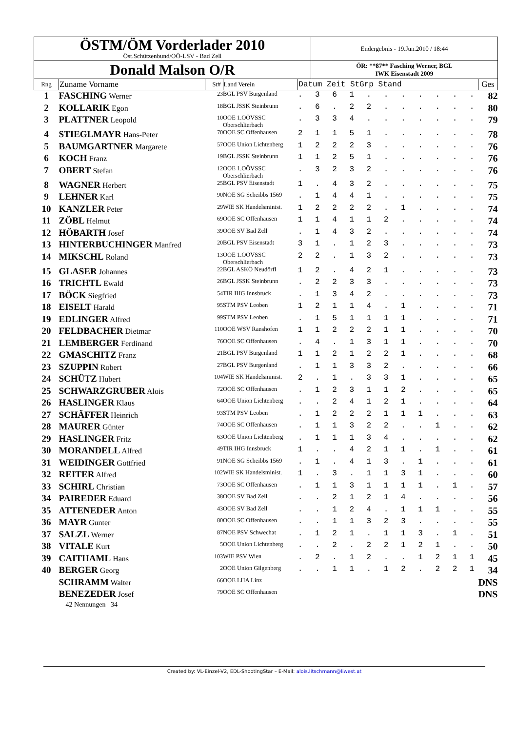| ÖSTM/ÖM Vorderlader 2010 Öst.Schützenbund/OÖ-LSV - Bad Zell | Endergebnis - 19.Jun.2010 / 18:44 |
| Donald Malson O/R | ÖR: **87** Fasching Werner, BGL IWK Eisenstadt 2009 |
| Rng | Zuname Vorname | St# | Land Verein | Datum Zeit StGrp Stand | Ges |
| --- | --- | --- | --- | --- | --- |
| 1 | FASCHING Werner | 23 | BGL PSV Burgenland | . 3 6 1 . . . . . . . | 82 |
| 2 | KOLLARIK Egon | 18 | BGL JSSK Steinbrunn | . 6 . 2 2 . . . . . . | 80 |
| 3 | PLATTNER Leopold | 10 | OOE 1.OÖVSSC Oberschlierbach | . 3 3 4 . . . . . . . | 79 |
| 4 | STIEGLMAYR Hans-Peter | 70 | OOE SC Offenhausen | 2 1 1 5 1 . . . . . . | 78 |
| 5 | BAUMGARTNER Margarete | 57 | OOE Union Lichtenberg | 1 2 2 2 3 . . . . . . | 76 |
| 6 | KOCH Franz | 19 | BGL JSSK Steinbrunn | 1 1 2 5 1 . . . . . . | 76 |
| 7 | OBERT Stefan | 12 | OOE 1.OÖVSSC Oberschlierbach | . 3 2 3 2 . . . . . . | 76 |
| 8 | WAGNER Herbert | 25 | BGL PSV Eisenstadt | 1 . 4 3 2 . . . . . . | 75 |
| 9 | LEHNER Karl | 90 | NOE SG Scheibbs 1569 | . 1 4 4 1 . . . . . . | 75 |
| 10 | KANZLER Peter | 29 | WIE SK Handelsminist. | 1 2 2 2 2 . 1 . . . . | 74 |
| 11 | ZÖBL Helmut | 69 | OOE SC Offenhausen | 1 1 4 1 1 2 . . . . . | 74 |
| 12 | HÖBARTH Josef | 39 | OOE SV Bad Zell | . 1 4 3 2 . . . . . . | 74 |
| 13 | HINTERBUCHINGER Manfred | 20 | BGL PSV Eisenstadt | 3 1 . 1 2 3 . . . . . | 73 |
| 14 | MIKSCHL Roland | 13 | OOE 1.OÖVSSC Oberschlierbach | 2 2 . 1 3 2 . . . . . | 73 |
| 15 | GLASER Johannes | 22 | BGL ASKÖ Neudörfl | 1 2 . 4 2 1 . . . . . | 73 |
| 16 | TRICHTL Ewald | 26 | BGL JSSK Steinbrunn | . 2 2 3 3 . . . . . . | 73 |
| 17 | BÖCK Siegfried | 54 | TIR IHG Innsbruck | . 1 3 4 2 . . . . . . | 73 |
| 18 | EISELT Harald | 95 | STM PSV Leoben | 1 2 1 1 4 . 1 . . . . | 71 |
| 19 | EDLINGER Alfred | 99 | STM PSV Leoben | . 1 5 1 1 1 1 . . . . | 71 |
| 20 | FELDBACHER Dietmar | 110 | OOE WSV Ranshofen | 1 1 2 2 2 1 1 . . . . | 70 |
| 21 | LEMBERGER Ferdinand | 76 | OOE SC Offenhausen | . 4 . 1 3 1 1 . . . . | 70 |
| 22 | GMASCHITZ Franz | 21 | BGL PSV Burgenland | 1 1 2 1 2 2 1 . . . . | 68 |
| 23 | SZUPPIN Robert | 27 | BGL PSV Burgenland | . 1 1 3 3 2 . . . . . | 66 |
| 24 | SCHÜTZ Hubert | 104 | WIE SK Handelsminist. | 2 . 1 . 3 3 1 . . . . | 65 |
| 25 | SCHWARZGRUBER Alois | 72 | OOE SC Offenhausen | . 1 2 3 1 1 2 . . . . | 65 |
| 26 | HASLINGER Klaus | 64 | OOE Union Lichtenberg | . . 2 4 1 2 1 . . . . | 64 |
| 27 | SCHÄFFER Heinrich | 93 | STM PSV Leoben | . 1 2 2 2 1 1 1 . . . | 63 |
| 28 | MAURER Günter | 74 | OOE SC Offenhausen | . 1 1 3 2 2 . . 1 . . | 62 |
| 29 | HASLINGER Fritz | 63 | OOE Union Lichtenberg | . 1 1 1 3 4 . . . . . | 62 |
| 30 | MORANDELL Alfred | 49 | TIR IHG Innsbruck | 1 . . 4 2 1 1 . 1 . . | 61 |
| 31 | WEIDINGER Gottfried | 91 | NOE SG Scheibbs 1569 | . 1 . 4 1 3 . 1 . . . | 61 |
| 32 | REITER Alfred | 102 | WIE SK Handelsminist. | 1 . 3 . 1 1 3 1 . . . | 60 |
| 33 | SCHIRL Christian | 73 | OOE SC Offenhausen | . 1 1 3 1 1 1 1 . 1 . | 57 |
| 34 | PAIREDER Eduard | 38 | OOE SV Bad Zell | . . 2 1 2 1 4 . . . . | 56 |
| 35 | ATTENEDER Anton | 43 | OOE SV Bad Zell | . . 1 2 4 . 1 1 1 . . | 55 |
| 36 | MAYR Gunter | 80 | OOE SC Offenhausen | . . 1 1 3 2 3 . . . . | 55 |
| 37 | SALZL Werner | 87 | NOE PSV Schwechat | . 1 2 1 . 1 1 3 . 1 . | 51 |
| 38 | VITALE Kurt | 5 | OOE Union Lichtenberg | . . 2 . 2 2 1 2 1 . . | 50 |
| 39 | CAITHAML Hans | 103 | WIE PSV Wien | . 2 . 1 2 . . 1 2 1 1 | 45 |
| 40 | BERGER Georg | 2 | OOE Union Gilgenberg | . . 1 1 . 1 2 . 2 2 1 | 34 |
| | SCHRAMM Walter | 66 | OOE LHA Linz | | DNS |
| | BENEZEDER Josef | 79 | OOE SC Offenhausen | | DNS |
| | 42 Nennungen 34 | | | | |
Created by: VL-Einzel-V2, EDL-ShootingStar – E-Mail: alois.litschmann@liwest.at